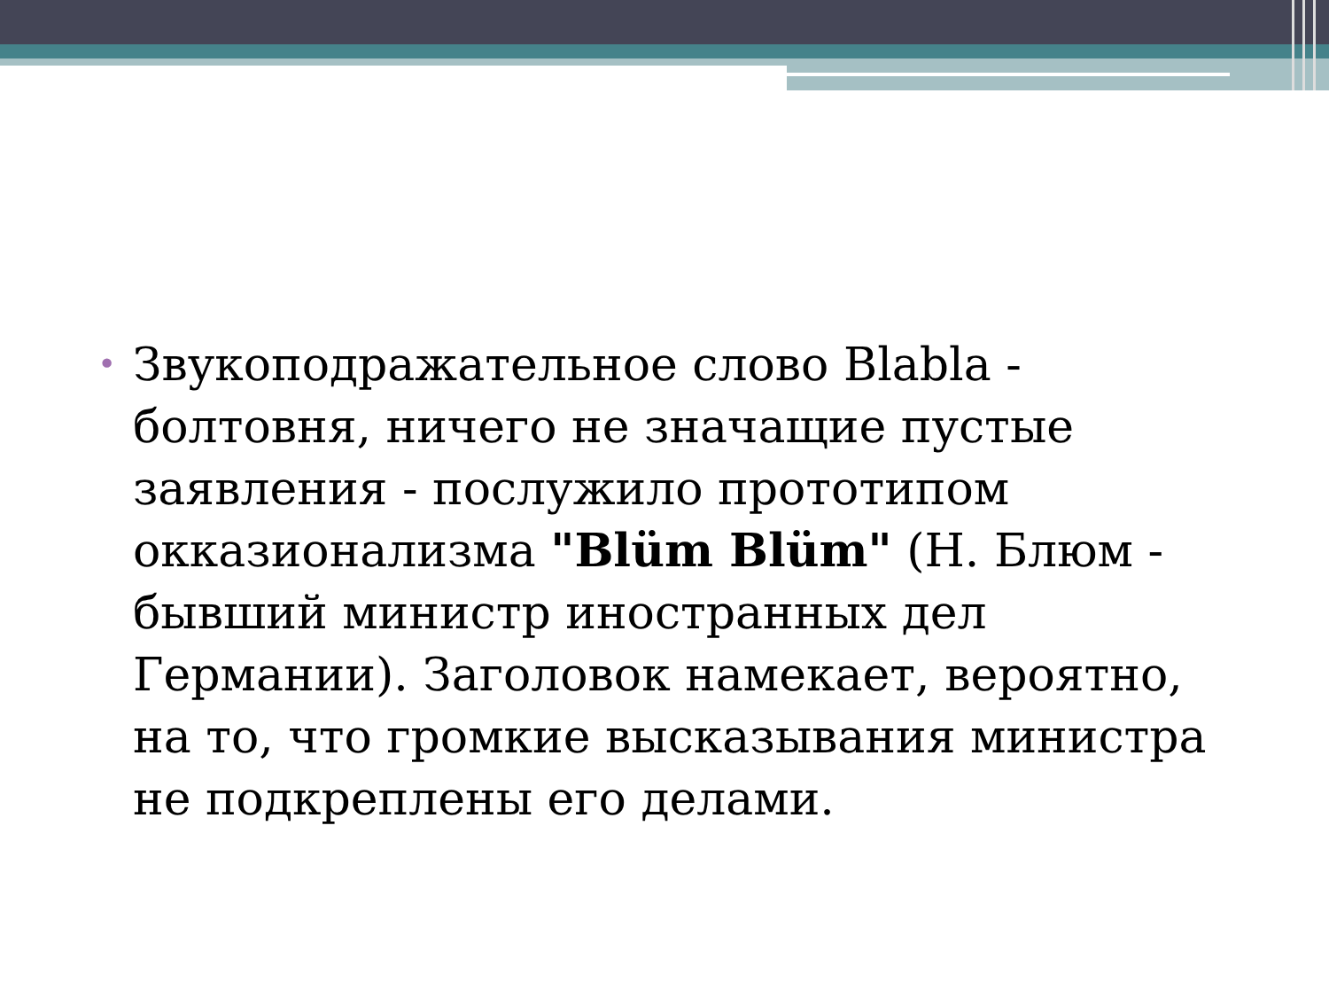•
Звукоподражательное слово Blabla - болтовня, ничего не значащие пустые заявления - послужило прототипом окказионализма "Blüm Blüm" (Н. Блюм - бывший министр иностранных дел Германии). Заголовок намекает, вероятно, на то, что громкие высказывания министра не подкреплены его делами.